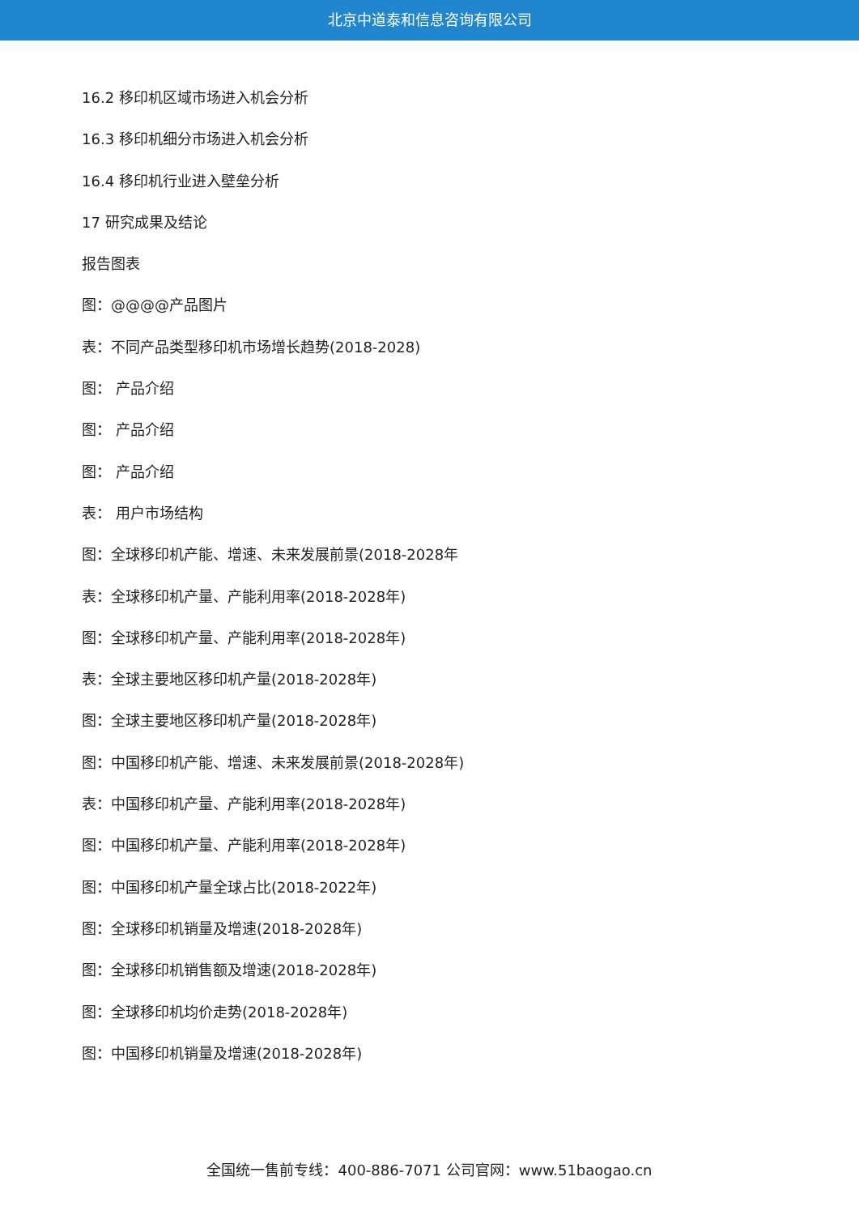北京中道泰和信息咨询有限公司
16.2 移印机区域市场进入机会分析
16.3 移印机细分市场进入机会分析
16.4 移印机行业进入壁垒分析
17 研究成果及结论
报告图表
图：@@@@产品图片
表：不同产品类型移印机市场增长趋势(2018-2028)
图： 产品介绍
图： 产品介绍
图： 产品介绍
表： 用户市场结构
图：全球移印机产能、增速、未来发展前景(2018-2028年
表：全球移印机产量、产能利用率(2018-2028年)
图：全球移印机产量、产能利用率(2018-2028年)
表：全球主要地区移印机产量(2018-2028年)
图：全球主要地区移印机产量(2018-2028年)
图：中国移印机产能、增速、未来发展前景(2018-2028年)
表：中国移印机产量、产能利用率(2018-2028年)
图：中国移印机产量、产能利用率(2018-2028年)
图：中国移印机产量全球占比(2018-2022年)
图：全球移印机销量及增速(2018-2028年)
图：全球移印机销售额及增速(2018-2028年)
图：全球移印机均价走势(2018-2028年)
图：中国移印机销量及增速(2018-2028年)
全国统一售前专线：400-886-7071 公司官网：www.51baogao.cn